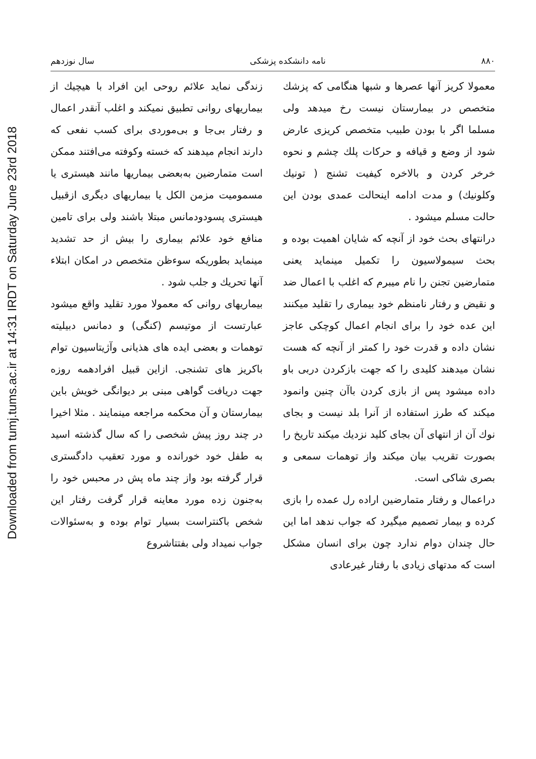Downloaded from tumj.tums.ac.ir at 14:31 IRDT on Saturday June 23rd 2018
۸۸۰ نامه دانشکده پزشکی سال نوزدهم
معمولا کریز آنها عصرها و شبها هنگامی که پزشك متخصص در بیمارستان نیست رخ میدهد ولی مسلما اگر با بودن طبیب متخصص کریزی عارض شود از وضع و قیافه و حرکات پلك چشم و نحوه خرخر کردن و بالاخره کیفیت تشنج ( تونیك وکلونیك) و مدت ادامه اینحالت عمدی بودن این حالت مسلم میشود .
درانتهای بحث خود از آنچه که شایان اهمیت بوده و بحث سیمولاسیون را تکمیل مینماید یعنی متمارضین تجنن را نام میبرم که اغلب با اعمال ضد و نقیض و رفتار نامنظم خود بیماری را تقلید میکنند این عده خود را برای انجام اعمال کوچکی عاجز نشان داده و قدرت خود را کمتر از آنچه که هست نشان میدهند کلیدی را که جهت بازکردن دربی باو داده میشود پس از بازی کردن باآن چنین وانمود میکند که طرز استفاده از آنرا بلد نیست و بجای نوك آن از انتهای آن بجای کلید نزدیك میکند تاریخ را بصورت تقریب بیان میکند واز توهمات سمعی و بصری شاکی است.
دراعمال و رفتار متمارضین اراده رل عمده را بازی کرده و بیمار تصمیم میگیرد که جواب ندهد اما این حال چندان دوام ندارد چون برای انسان مشکل است که مدتهای زیادی با رفتار غیرعادی
زندگی نماید علائم روحی این افراد با هیچیك از بیماریهای روانی تطبیق نمیکند و اغلب آنقدر اعمال و رفتار بی‌جا و بی‌موردی برای کسب نفعی که دارند انجام میدهند که خسته وکوفته می‌افتند ممکن است متمارضین به‌بعضی بیماریها مانند هیستری یا مسمومیت مزمن الکل یا بیماریهای دیگری ازقبیل هیستری پسودودمانس مبتلا باشند ولی برای تامین منافع خود علائم بیماری را بیش از حد تشدید مینماید بطوریکه سوءظن متخصص در امکان ابتلاء آنها تحریك و جلب شود .
بیماریهای روانی که معمولا مورد تقلید واقع میشود عبارتست از موتیسم (کنگی) و دمانس دبیلیته توهمات و بعضی ایده های هذیانی وآژیتاسیون توام باکریز های تشنجی. ازاین قبیل افرادهمه روزه جهت دریافت گواهی مبنی بر دیوانگی خویش باین بیمارستان و آن محکمه مراجعه مینمایند . مثلا اخیرا در چند روز پیش شخصی را که سال گذشته اسید به طفل خود خورانده و مورد تعقیب دادگستری قرار گرفته بود واز چند ماه پش در محبس خود را به‌جنون زده مورد معاینه قرار گرفت رفتار این شخص باکنتراست بسیار توام بوده و به‌سئوالات جواب نمیداد ولی بفتتاشروع